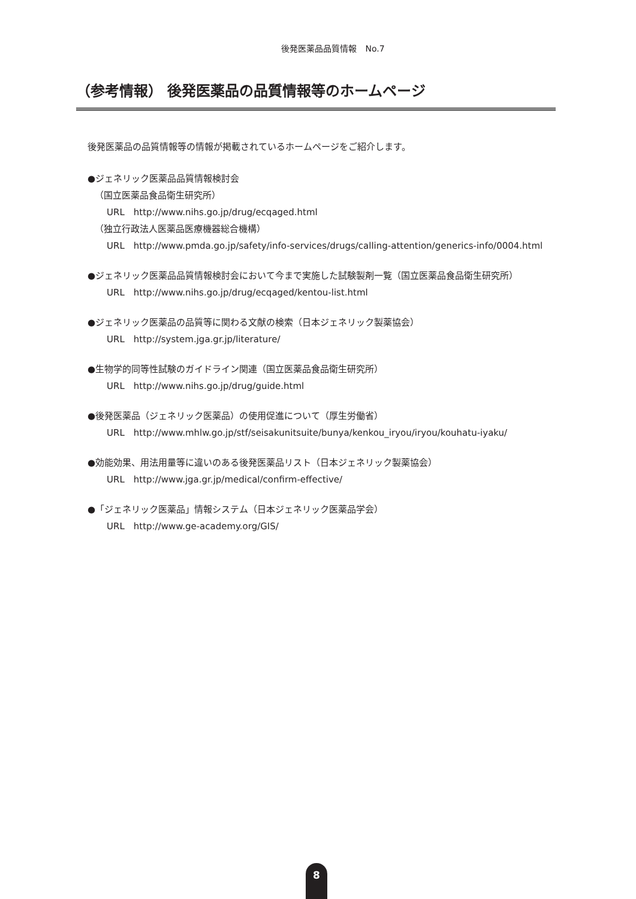後発医薬品品質情報　No.7
（参考情報） 後発医薬品の品質情報等のホームページ
後発医薬品の品質情報等の情報が掲載されているホームページをご紹介します。
●ジェネリック医薬品品質情報検討会
（国立医薬品食品衛生研究所）
URL　http://www.nihs.go.jp/drug/ecqaged.html
（独立行政法人医薬品医療機器総合機構）
URL　http://www.pmda.go.jp/safety/info-services/drugs/calling-attention/generics-info/0004.html
●ジェネリック医薬品品質情報検討会において今まで実施した試験製剤一覧（国立医薬品食品衛生研究所）
URL　http://www.nihs.go.jp/drug/ecqaged/kentou-list.html
●ジェネリック医薬品の品質等に関わる文献の検索（日本ジェネリック製薬協会）
URL　http://system.jga.gr.jp/literature/
●生物学的同等性試験のガイドライン関連（国立医薬品食品衛生研究所）
URL　http://www.nihs.go.jp/drug/guide.html
●後発医薬品（ジェネリック医薬品）の使用促進について（厚生労働省）
URL　http://www.mhlw.go.jp/stf/seisakunitsuite/bunya/kenkou_iryou/iryou/kouhatu-iyaku/
●効能効果、用法用量等に違いのある後発医薬品リスト（日本ジェネリック製薬協会）
URL　http://www.jga.gr.jp/medical/confirm-effective/
●「ジェネリック医薬品」情報システム（日本ジェネリック医薬品学会）
URL　http://www.ge-academy.org/GIS/
8